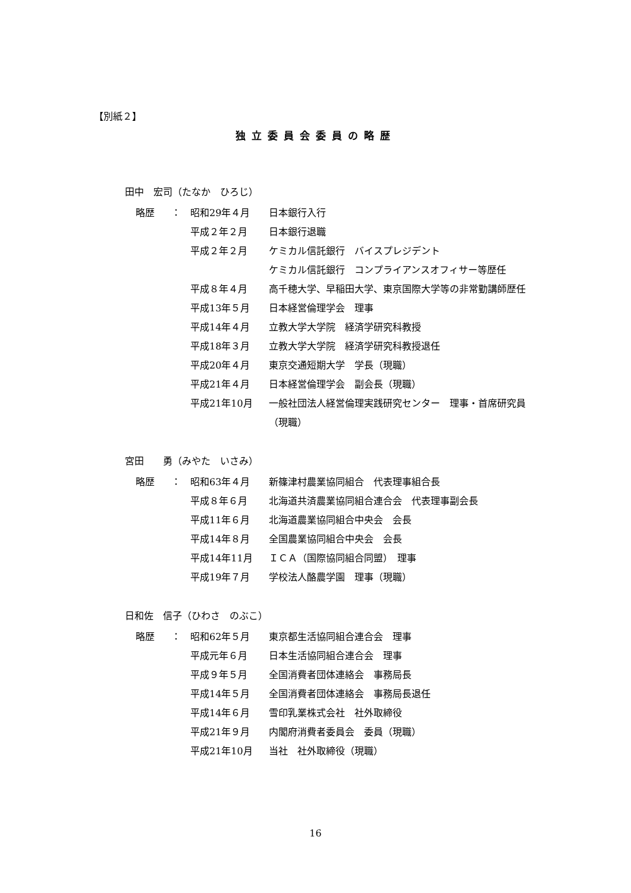【別紙２】
独立委員会委員の略歴
田中　宏司（たなか　ひろじ）
| 略歴 | ： | 昭和29年４月 | 日本銀行入行 |
| | | 平成２年２月 | 日本銀行退職 |
| | | 平成２年２月 | ケミカル信託銀行 バイスプレジデント ケミカル信託銀行 コンプライアンスオフィサー等歴任 |
| | | 平成８年４月 | 高千穂大学、早稲田大学、東京国際大学等の非常勤講師歴任 |
| | | 平成13年５月 | 日本経営倫理学会 理事 |
| | | 平成14年４月 | 立教大学大学院 経済学研究科教授 |
| | | 平成18年３月 | 立教大学大学院 経済学研究科教授退任 |
| | | 平成20年４月 | 東京交通短期大学 学長（現職） |
| | | 平成21年４月 | 日本経営倫理学会 副会長（現職） |
| | | 平成21年10月 | 一般社団法人経営倫理実践研究センター 理事・首席研究員（現職） |
宮田　　勇（みやた　いさみ）
| 略歴 | ： | 昭和63年４月 | 新篠津村農業協同組合 代表理事組合長 |
| | | 平成８年６月 | 北海道共済農業協同組合連合会 代表理事副会長 |
| | | 平成11年６月 | 北海道農業協同組合中央会 会長 |
| | | 平成14年８月 | 全国農業協同組合中央会 会長 |
| | | 平成14年11月 | ＩＣＡ（国際協同組合同盟） 理事 |
| | | 平成19年７月 | 学校法人酪農学園 理事（現職） |
日和佐　信子（ひわさ　のぶこ）
| 略歴 | ： | 昭和62年５月 | 東京都生活協同組合連合会 理事 |
| | | 平成元年６月 | 日本生活協同組合連合会 理事 |
| | | 平成９年５月 | 全国消費者団体連絡会 事務局長 |
| | | 平成14年５月 | 全国消費者団体連絡会 事務局長退任 |
| | | 平成14年６月 | 雪印乳業株式会社 社外取締役 |
| | | 平成21年９月 | 内閣府消費者委員会 委員（現職） |
| | | 平成21年10月 | 当社 社外取締役（現職） |
16